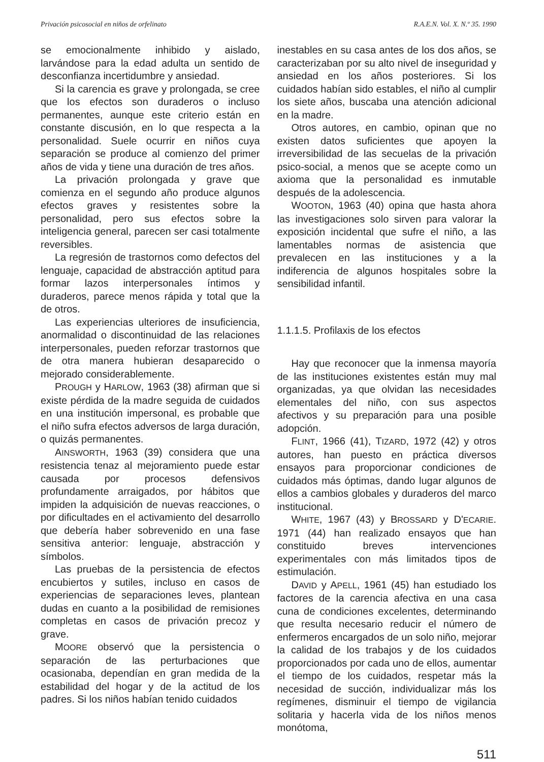Privación psicosocial en niños de orfelinato R.A.E.N. Vol. X. N.º 35. 1990
se emocionalmente inhibido y aislado, larvándose para la edad adulta un sentido de desconfianza incertidumbre y ansiedad.
Si la carencia es grave y prolongada, se cree que los efectos son duraderos o incluso permanentes, aunque este criterio están en constante discusión, en lo que respecta a la personalidad. Suele ocurrir en niños cuya separación se produce al comienzo del primer años de vida y tiene una duración de tres años.
La privación prolongada y grave que comienza en el segundo año produce algunos efectos graves y resistentes sobre la personalidad, pero sus efectos sobre la inteligencia general, parecen ser casi totalmente reversibles.
La regresión de trastornos como defectos del lenguaje, capacidad de abstracción aptitud para formar lazos interpersonales íntimos y duraderos, parece menos rápida y total que la de otros.
Las experiencias ulteriores de insuficiencia, anormalidad o discontinuidad de las relaciones interpersonales, pueden reforzar trastornos que de otra manera hubieran desaparecido o mejorado considerablemente.
PROUGH y HARLOW, 1963 (38) afirman que si existe pérdida de la madre seguida de cuidados en una institución impersonal, es probable que el niño sufra efectos adversos de larga duración, o quizás permanentes.
AINSWORTH, 1963 (39) considera que una resistencia tenaz al mejoramiento puede estar causada por procesos defensivos profundamente arraigados, por hábitos que impiden la adquisición de nuevas reacciones, o por dificultades en el activamiento del desarrollo que debería haber sobrevenido en una fase sensitiva anterior: lenguaje, abstracción y símbolos.
Las pruebas de la persistencia de efectos encubiertos y sutiles, incluso en casos de experiencias de separaciones leves, plantean dudas en cuanto a la posibilidad de remisiones completas en casos de privación precoz y grave.
MOORE observó que la persistencia o separación de las perturbaciones que ocasionaba, dependían en gran medida de la estabilidad del hogar y de la actitud de los padres. Si los niños habían tenido cuidados
inestables en su casa antes de los dos años, se caracterizaban por su alto nivel de inseguridad y ansiedad en los años posteriores. Si los cuidados habían sido estables, el niño al cumplir los siete años, buscaba una atención adicional en la madre.
Otros autores, en cambio, opinan que no existen datos suficientes que apoyen la irreversibilidad de las secuelas de la privación psico-social, a menos que se acepte como un axioma que la personalidad es inmutable después de la adolescencia.
WOOTON, 1963 (40) opina que hasta ahora las investigaciones solo sirven para valorar la exposición incidental que sufre el niño, a las lamentables normas de asistencia que prevalecen en las instituciones y a la indiferencia de algunos hospitales sobre la sensibilidad infantil.
1.1.1.5. Profilaxis de los efectos
Hay que reconocer que la inmensa mayoría de las instituciones existentes están muy mal organizadas, ya que olvidan las necesidades elementales del niño, con sus aspectos afectivos y su preparación para una posible adopción.
FLINT, 1966 (41), TIZARD, 1972 (42) y otros autores, han puesto en práctica diversos ensayos para proporcionar condiciones de cuidados más óptimas, dando lugar algunos de ellos a cambios globales y duraderos del marco institucional.
WHITE, 1967 (43) y BROSSARD y D'ECARIE. 1971 (44) han realizado ensayos que han constituido breves intervenciones experimentales con más limitados tipos de estimulación.
DAVID y APELL, 1961 (45) han estudiado los factores de la carencia afectiva en una casa cuna de condiciones excelentes, determinando que resulta necesario reducir el número de enfermeros encargados de un solo niño, mejorar la calidad de los trabajos y de los cuidados proporcionados por cada uno de ellos, aumentar el tiempo de los cuidados, respetar más la necesidad de succión, individualizar más los regímenes, disminuir el tiempo de vigilancia solitaria y hacerla vida de los niños menos monótoma,
511